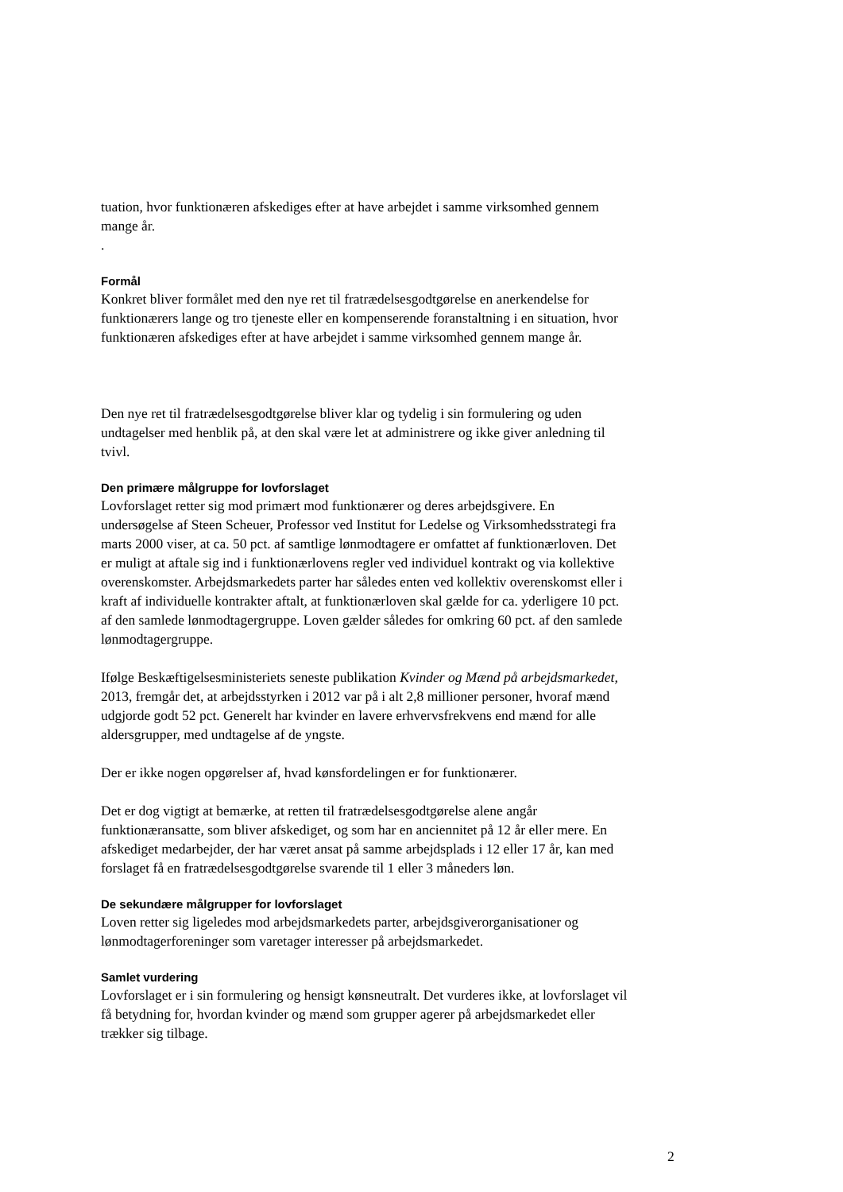tuation, hvor funktionæren afskediges efter at have arbejdet i samme virksomhed gennem mange år.
.
Formål
Konkret bliver formålet med den nye ret til fratrædelsesgodtgørelse en anerkendelse for funktionærers lange og tro tjeneste eller en kompenserende foranstaltning i en situation, hvor funktionæren afskediges efter at have arbejdet i samme virksomhed gennem mange år.
Den nye ret til fratrædelsesgodtgørelse bliver klar og tydelig i sin formulering og uden undtagelser med henblik på, at den skal være let at administrere og ikke giver anledning til tvivl.
Den primære målgruppe for lovforslaget
Lovforslaget retter sig mod primært mod funktionærer og deres arbejdsgivere. En undersøgelse af Steen Scheuer, Professor ved Institut for Ledelse og Virksomhedsstrategi fra marts 2000 viser, at ca. 50 pct. af samtlige lønmodtagere er omfattet af funktionærloven. Det er muligt at aftale sig ind i funktionærlovens regler ved individuel kontrakt og via kollektive overenskomster. Arbejdsmarkedets parter har således enten ved kollektiv overenskomst eller i kraft af individuelle kontrakter aftalt, at funktionærloven skal gælde for ca. yderligere 10 pct. af den samlede lønmodtagergruppe. Loven gælder således for omkring 60 pct. af den samlede lønmodtagergruppe.
Ifølge Beskæftigelsesministeriets seneste publikation Kvinder og Mænd på arbejdsmarkedet, 2013, fremgår det, at arbejdsstyrken i 2012 var på i alt 2,8 millioner personer, hvoraf mænd udgjorde godt 52 pct. Generelt har kvinder en lavere erhvervsfrekvens end mænd for alle aldersgrupper, med undtagelse af de yngste.
Der er ikke nogen opgørelser af, hvad kønsfordelingen er for funktionærer.
Det er dog vigtigt at bemærke, at retten til fratrædelsesgodtgørelse alene angår funktionæransatte, som bliver afskediget, og som har en anciennitet på 12 år eller mere. En afskediget medarbejder, der har været ansat på samme arbejdsplads i 12 eller 17 år, kan med forslaget få en fratrædelsesgodtgørelse svarende til 1 eller 3 måneders løn.
De sekundære målgrupper for lovforslaget
Loven retter sig ligeledes mod arbejdsmarkedets parter, arbejdsgiverorganisationer og lønmodtagerforeninger som varetager interesser på arbejdsmarkedet.
Samlet vurdering
Lovforslaget er i sin formulering og hensigt kønsneutralt. Det vurderes ikke, at lovforslaget vil få betydning for, hvordan kvinder og mænd som grupper agerer på arbejdsmarkedet eller trækker sig tilbage.
2